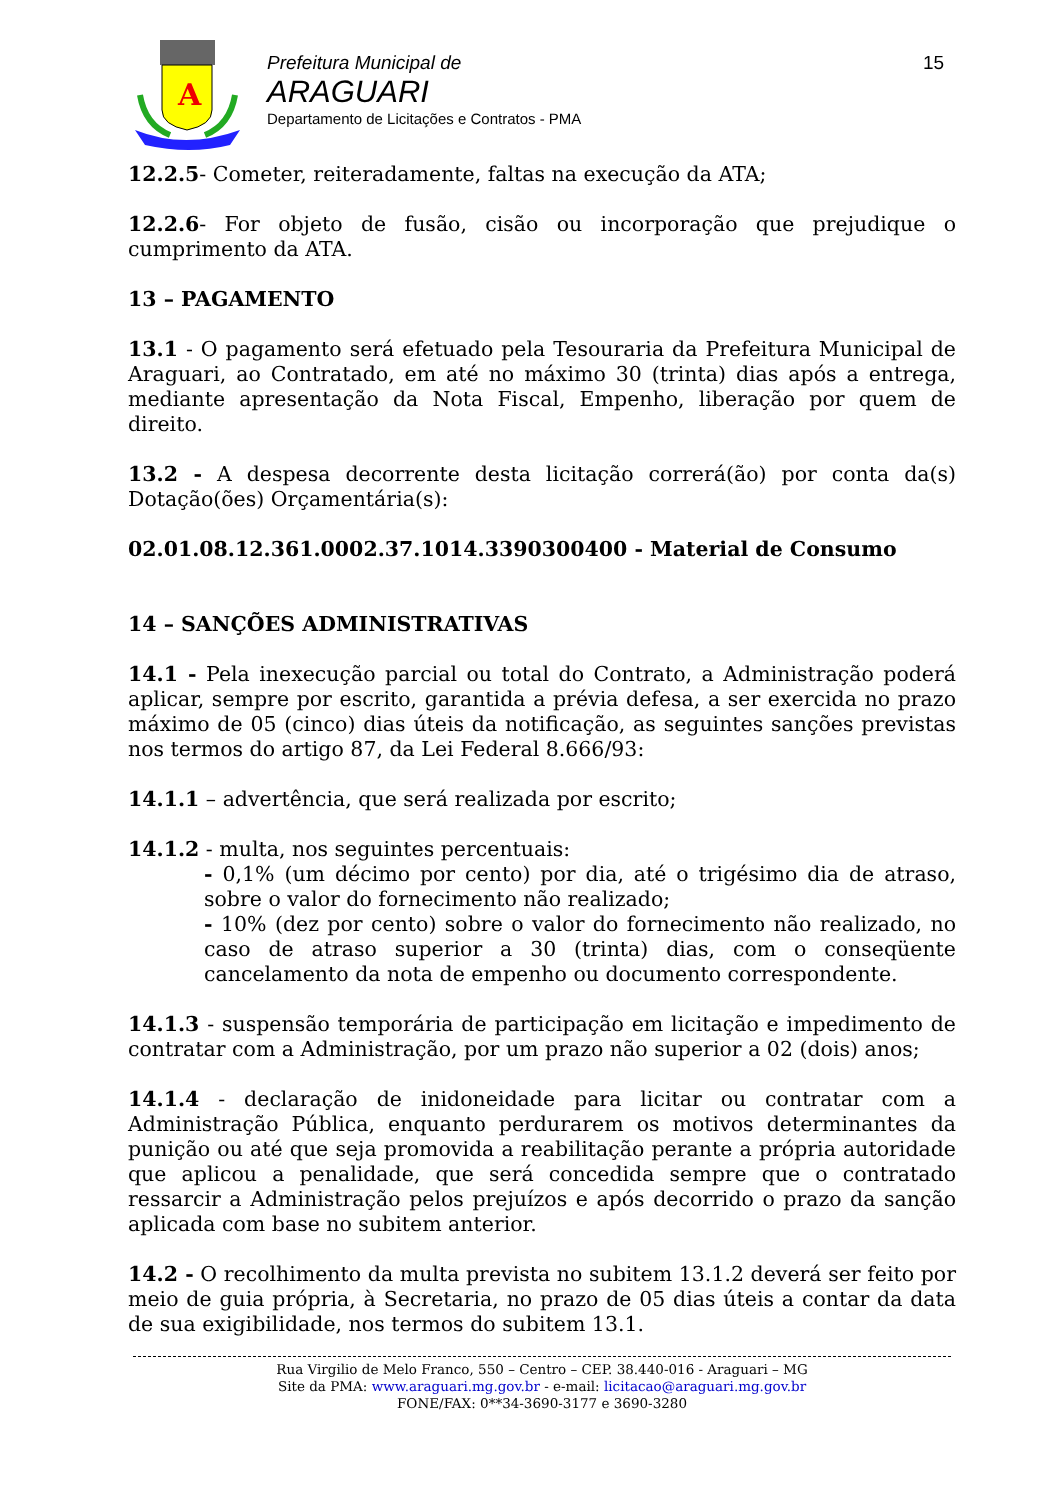A
Prefeitura Municipal de
ARAGUARI
Departamento de Licitações e Contratos - PMA
15
12.2.5- Cometer, reiteradamente, faltas na execução da ATA;
12.2.6- For objeto de fusão, cisão ou incorporação que prejudique o cumprimento da ATA.
13 – PAGAMENTO
13.1 - O pagamento será efetuado pela Tesouraria da Prefeitura Municipal de Araguari, ao Contratado, em até no máximo 30 (trinta) dias após a entrega, mediante apresentação da Nota Fiscal, Empenho, liberação por quem de direito.
13.2 - A despesa decorrente desta licitação correrá(ão) por conta da(s) Dotação(ões) Orçamentária(s):
02.01.08.12.361.0002.37.1014.3390300400 - Material de Consumo
14 – SANÇÕES ADMINISTRATIVAS
14.1 - Pela inexecução parcial ou total do Contrato, a Administração poderá aplicar, sempre por escrito, garantida a prévia defesa, a ser exercida no prazo máximo de 05 (cinco) dias úteis da notificação, as seguintes sanções previstas nos termos do artigo 87, da Lei Federal 8.666/93:
14.1.1 – advertência, que será realizada por escrito;
14.1.2 - multa, nos seguintes percentuais:
- 0,1% (um décimo por cento) por dia, até o trigésimo dia de atraso, sobre o valor do fornecimento não realizado;
- 10% (dez por cento) sobre o valor do fornecimento não realizado, no caso de atraso superior a 30 (trinta) dias, com o conseqüente cancelamento da nota de empenho ou documento correspondente.
14.1.3 - suspensão temporária de participação em licitação e impedimento de contratar com a Administração, por um prazo não superior a 02 (dois) anos;
14.1.4 - declaração de inidoneidade para licitar ou contratar com a Administração Pública, enquanto perdurarem os motivos determinantes da punição ou até que seja promovida a reabilitação perante a própria autoridade que aplicou a penalidade, que será concedida sempre que o contratado ressarcir a Administração pelos prejuízos e após decorrido o prazo da sanção aplicada com base no subitem anterior.
14.2 - O recolhimento da multa prevista no subitem 13.1.2 deverá ser feito por meio de guia própria, à Secretaria, no prazo de 05 dias úteis a contar da data de sua exigibilidade, nos termos do subitem 13.1.
Rua Virgilio de Melo Franco, 550 – Centro – CEP. 38.440-016 - Araguari – MG
Site da PMA: www.araguari.mg.gov.br - e-mail: licitacao@araguari.mg.gov.br
FONE/FAX: 0**34-3690-3177 e 3690-3280